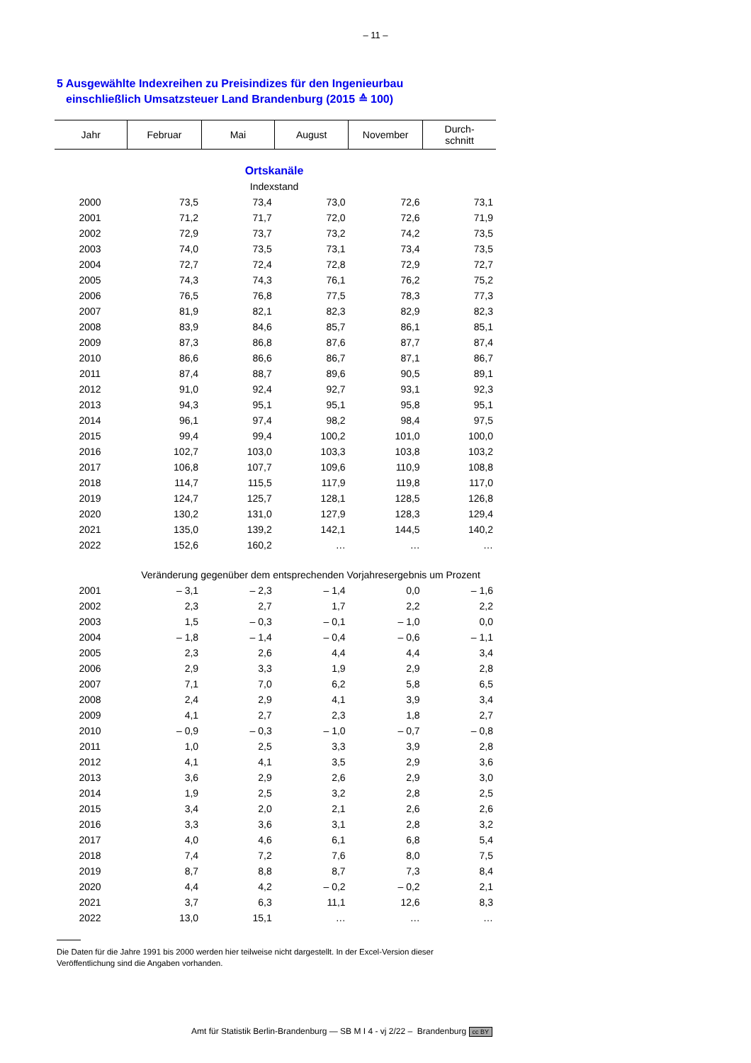– 11 –
5 Ausgewählte Indexreihen zu Preisindizes für den Ingenieurbau
einschließlich Umsatzsteuer Land Brandenburg (2015 ≙ 100)
| Jahr | Februar | Mai | August | November | Durch- schnitt |
| --- | --- | --- | --- | --- | --- |
| Ortskanäle | | | | | |
| Indexstand | | | | | |
| 2000 | 73,5 | 73,4 | 73,0 | 72,6 | 73,1 |
| 2001 | 71,2 | 71,7 | 72,0 | 72,6 | 71,9 |
| 2002 | 72,9 | 73,7 | 73,2 | 74,2 | 73,5 |
| 2003 | 74,0 | 73,5 | 73,1 | 73,4 | 73,5 |
| 2004 | 72,7 | 72,4 | 72,8 | 72,9 | 72,7 |
| 2005 | 74,3 | 74,3 | 76,1 | 76,2 | 75,2 |
| 2006 | 76,5 | 76,8 | 77,5 | 78,3 | 77,3 |
| 2007 | 81,9 | 82,1 | 82,3 | 82,9 | 82,3 |
| 2008 | 83,9 | 84,6 | 85,7 | 86,1 | 85,1 |
| 2009 | 87,3 | 86,8 | 87,6 | 87,7 | 87,4 |
| 2010 | 86,6 | 86,6 | 86,7 | 87,1 | 86,7 |
| 2011 | 87,4 | 88,7 | 89,6 | 90,5 | 89,1 |
| 2012 | 91,0 | 92,4 | 92,7 | 93,1 | 92,3 |
| 2013 | 94,3 | 95,1 | 95,1 | 95,8 | 95,1 |
| 2014 | 96,1 | 97,4 | 98,2 | 98,4 | 97,5 |
| 2015 | 99,4 | 99,4 | 100,2 | 101,0 | 100,0 |
| 2016 | 102,7 | 103,0 | 103,3 | 103,8 | 103,2 |
| 2017 | 106,8 | 107,7 | 109,6 | 110,9 | 108,8 |
| 2018 | 114,7 | 115,5 | 117,9 | 119,8 | 117,0 |
| 2019 | 124,7 | 125,7 | 128,1 | 128,5 | 126,8 |
| 2020 | 130,2 | 131,0 | 127,9 | 128,3 | 129,4 |
| 2021 | 135,0 | 139,2 | 142,1 | 144,5 | 140,2 |
| 2022 | 152,6 | 160,2 | … | … | … |
| | Veränderung gegenüber dem entsprechenden Vorjahresergebnis um Prozent | | | | |
| 2001 | – 3,1 | – 2,3 | – 1,4 | 0,0 | – 1,6 |
| 2002 | 2,3 | 2,7 | 1,7 | 2,2 | 2,2 |
| 2003 | 1,5 | – 0,3 | – 0,1 | – 1,0 | 0,0 |
| 2004 | – 1,8 | – 1,4 | – 0,4 | – 0,6 | – 1,1 |
| 2005 | 2,3 | 2,6 | 4,4 | 4,4 | 3,4 |
| 2006 | 2,9 | 3,3 | 1,9 | 2,9 | 2,8 |
| 2007 | 7,1 | 7,0 | 6,2 | 5,8 | 6,5 |
| 2008 | 2,4 | 2,9 | 4,1 | 3,9 | 3,4 |
| 2009 | 4,1 | 2,7 | 2,3 | 1,8 | 2,7 |
| 2010 | – 0,9 | – 0,3 | – 1,0 | – 0,7 | – 0,8 |
| 2011 | 1,0 | 2,5 | 3,3 | 3,9 | 2,8 |
| 2012 | 4,1 | 4,1 | 3,5 | 2,9 | 3,6 |
| 2013 | 3,6 | 2,9 | 2,6 | 2,9 | 3,0 |
| 2014 | 1,9 | 2,5 | 3,2 | 2,8 | 2,5 |
| 2015 | 3,4 | 2,0 | 2,1 | 2,6 | 2,6 |
| 2016 | 3,3 | 3,6 | 3,1 | 2,8 | 3,2 |
| 2017 | 4,0 | 4,6 | 6,1 | 6,8 | 5,4 |
| 2018 | 7,4 | 7,2 | 7,6 | 8,0 | 7,5 |
| 2019 | 8,7 | 8,8 | 8,7 | 7,3 | 8,4 |
| 2020 | 4,4 | 4,2 | – 0,2 | – 0,2 | 2,1 |
| 2021 | 3,7 | 6,3 | 11,1 | 12,6 | 8,3 |
| 2022 | 13,0 | 15,1 | … | … | … |
Die Daten für die Jahre 1991 bis 2000 werden hier teilweise nicht dargestellt. In der Excel-Version dieser
Veröffentlichung sind die Angaben vorhanden.
Amt für Statistik Berlin-Brandenburg — SB M I 4 - vj 2/22 – Brandenburg cc BY